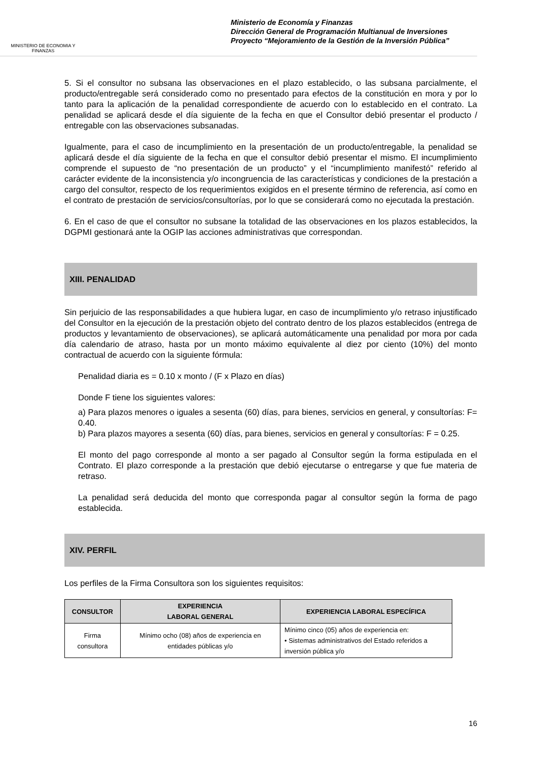MINISTERIO DE ECONOMIA Y FINANZAS
Ministerio de Economía y Finanzas
Dirección General de Programación Multianual de Inversiones
Proyecto “Mejoramiento de la Gestión de la Inversión Pública”
5. Si el consultor no subsana las observaciones en el plazo establecido, o las subsana parcialmente, el producto/entregable será considerado como no presentado para efectos de la constitución en mora y por lo tanto para la aplicación de la penalidad correspondiente de acuerdo con lo establecido en el contrato. La penalidad se aplicará desde el día siguiente de la fecha en que el Consultor debió presentar el producto / entregable con las observaciones subsanadas.
Igualmente, para el caso de incumplimiento en la presentación de un producto/entregable, la penalidad se aplicará desde el día siguiente de la fecha en que el consultor debió presentar el mismo. El incumplimiento comprende el supuesto de “no presentación de un producto” y el “incumplimiento manifestó” referido al carácter evidente de la inconsistencia y/o incongruencia de las características y condiciones de la prestación a cargo del consultor, respecto de los requerimientos exigidos en el presente término de referencia, así como en el contrato de prestación de servicios/consultorías, por lo que se considerará como no ejecutada la prestación.
6. En el caso de que el consultor no subsane la totalidad de las observaciones en los plazos establecidos, la DGPMI gestionará ante la OGIP las acciones administrativas que correspondan.
XIII. PENALIDAD
Sin perjuicio de las responsabilidades a que hubiera lugar, en caso de incumplimiento y/o retraso injustificado del Consultor en la ejecución de la prestación objeto del contrato dentro de los plazos establecidos (entrega de productos y levantamiento de observaciones), se aplicará automáticamente una penalidad por mora por cada día calendario de atraso, hasta por un monto máximo equivalente al diez por ciento (10%) del monto contractual de acuerdo con la siguiente fórmula:
Penalidad diaria es = 0.10 x monto / (F x Plazo en días)
Donde F tiene los siguientes valores:
a) Para plazos menores o iguales a sesenta (60) días, para bienes, servicios en general, y consultorías: F= 0.40.
b) Para plazos mayores a sesenta (60) días, para bienes, servicios en general y consultorías: F = 0.25.
El monto del pago corresponde al monto a ser pagado al Consultor según la forma estipulada en el Contrato. El plazo corresponde a la prestación que debió ejecutarse o entregarse y que fue materia de retraso.
La penalidad será deducida del monto que corresponda pagar al consultor según la forma de pago establecida.
XIV. PERFIL
Los perfiles de la Firma Consultora son los siguientes requisitos:
| CONSULTOR | EXPERIENCIA LABORAL GENERAL | EXPERIENCIA LABORAL ESPECÍFICA |
| --- | --- | --- |
| Firma consultora | Mínimo ocho (08) años de experiencia en entidades públicas y/o | Mínimo cinco (05) años de experiencia en: • Sistemas administrativos del Estado referidos a inversión pública y/o |
16